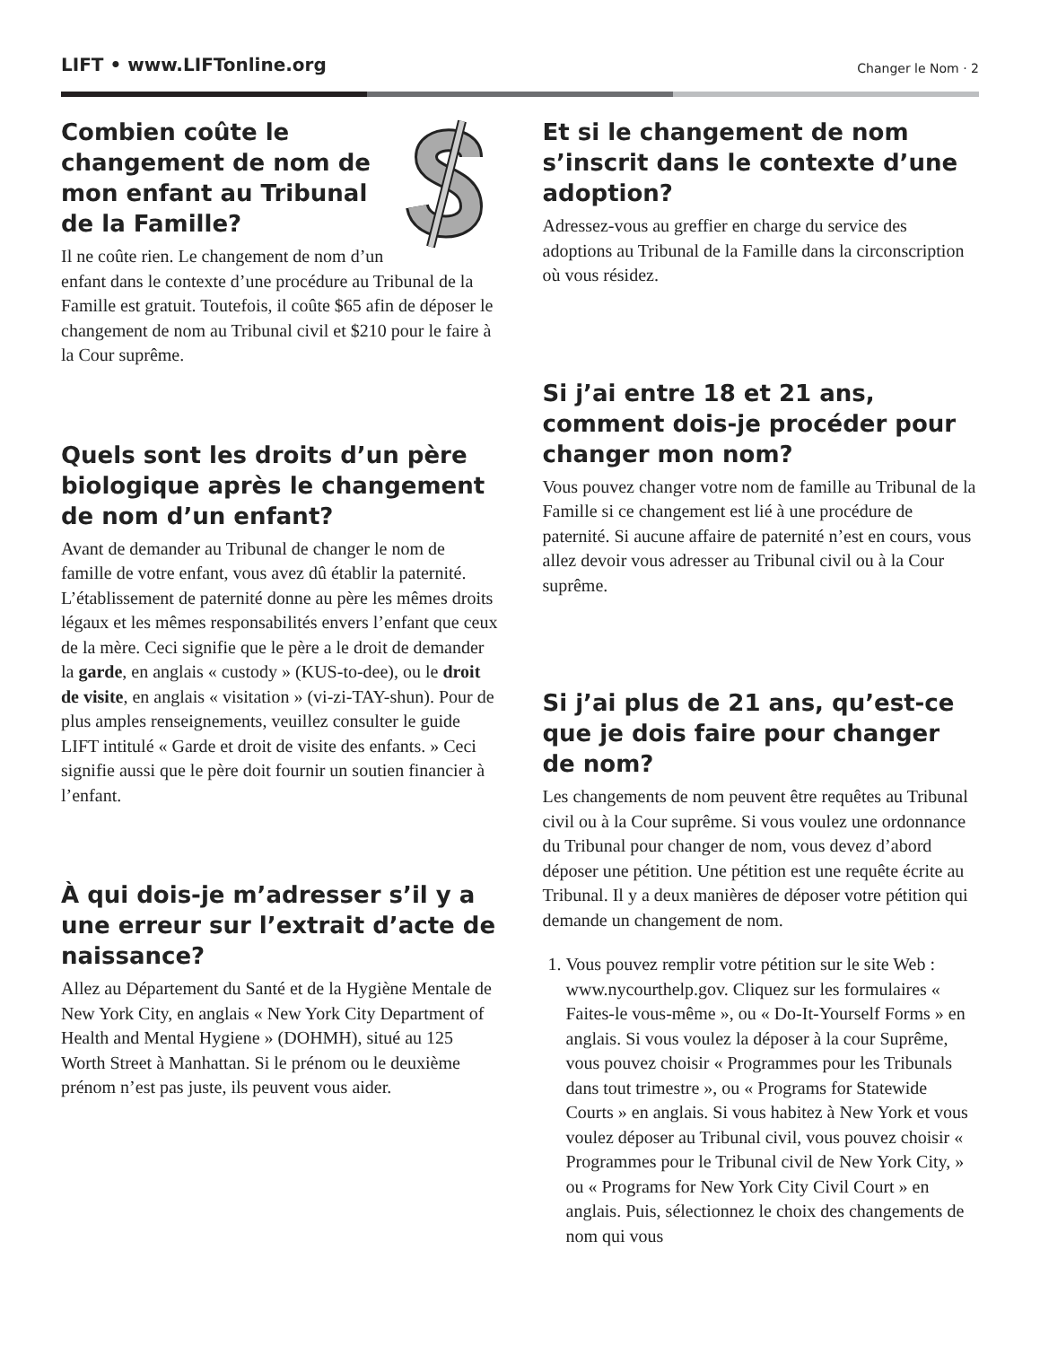LIFT • www.LIFTonline.org Changer le Nom · 2
Combien coûte le changement de nom de mon enfant au Tribunal de la Famille?
Il ne coûte rien. Le changement de nom d’un enfant dans le contexte d’une procédure au Tribunal de la Famille est gratuit. Toutefois, il coûte $65 afin de déposer le changement de nom au Tribunal civil et $210 pour le faire à la Cour suprême.
Quels sont les droits d’un père biologique après le changement de nom d’un enfant?
Avant de demander au Tribunal de changer le nom de famille de votre enfant, vous avez dû établir la paternité. L’établissement de paternité donne au père les mêmes droits légaux et les mêmes responsabilités envers l’enfant que ceux de la mère. Ceci signifie que le père a le droit de demander la garde, en anglais « custody » (KUS-to-dee), ou le droit de visite, en anglais « visitation » (vi-zi-TAY-shun). Pour de plus amples renseignements, veuillez consulter le guide LIFT intitulé « Garde et droit de visite des enfants. » Ceci signifie aussi que le père doit fournir un soutien financier à l’enfant.
À qui dois-je m’adresser s’il y a une erreur sur l’extrait d’acte de naissance?
Allez au Département du Santé et de la Hygiène Mentale de New York City, en anglais « New York City Department of Health and Mental Hygiene » (DOHMH), situé au 125 Worth Street à Manhattan. Si le prénom ou le deuxième prénom n’est pas juste, ils peuvent vous aider.
Et si le changement de nom s’inscrit dans le contexte d’une adoption?
Adressez-vous au greffier en charge du service des adoptions au Tribunal de la Famille dans la circonscription où vous résidez.
Si j’ai entre 18 et 21 ans, comment dois-je procéder pour changer mon nom?
Vous pouvez changer votre nom de famille au Tribunal de la Famille si ce changement est lié à une procédure de paternité. Si aucune affaire de paternité n’est en cours, vous allez devoir vous adresser au Tribunal civil ou à la Cour suprême.
Si j’ai plus de 21 ans, qu’est-ce que je dois faire pour changer de nom?
Les changements de nom peuvent être requêtes au Tribunal civil ou à la Cour suprême. Si vous voulez une ordonnance du Tribunal pour changer de nom, vous devez d’abord déposer une pétition. Une pétition est une requête écrite au Tribunal. Il y a deux manières de déposer votre pétition qui demande un changement de nom.
1. Vous pouvez remplir votre pétition sur le site Web : www.nycourthelp.gov. Cliquez sur les formulaires « Faites-le vous-même », ou « Do-It-Yourself Forms » en anglais. Si vous voulez la déposer à la cour Suprême, vous pouvez choisir « Programmes pour les Tribunals dans tout trimestre », ou « Programs for Statewide Courts » en anglais. Si vous habitez à New York et vous voulez déposer au Tribunal civil, vous pouvez choisir « Programmes pour le Tribunal civil de New York City, » ou « Programs for New York City Civil Court » en anglais. Puis, sélectionnez le choix des changements de nom qui vous